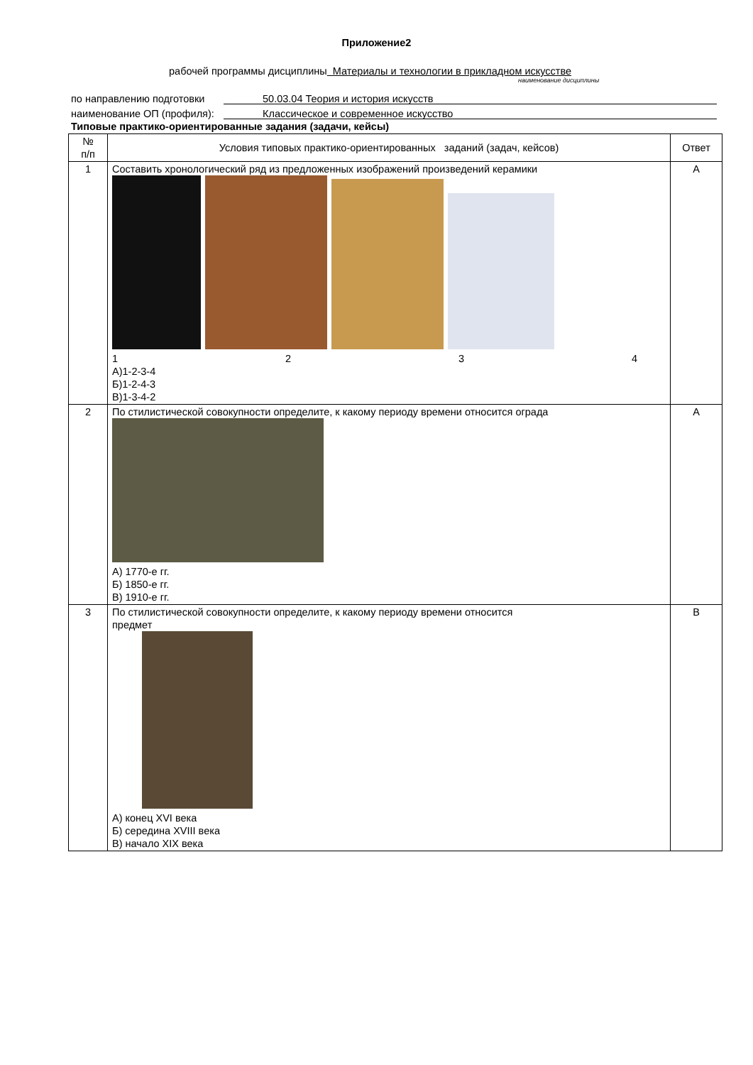Приложение2
рабочей программы дисциплины Материалы и технологии в прикладном искусстве
наименование дисциплины
по направлению подготовки 50.03.04 Теория и история искусств
наименование ОП (профиля): Классическое и современное искусство
Типовые практико-ориентированные задания (задачи, кейсы)
| № п/п | Условия типовых практико-ориентированных заданий (задач, кейсов) | Ответ |
| --- | --- | --- |
| 1 | Составить хронологический ряд из предложенных изображений произведений керамики 1 2 3 4 А)1-2-3-4 Б)1-2-4-3 В)1-3-4-2 | А |
| 2 | По стилистической совокупности определите, к какому периоду времени относится ограда А) 1770-е гг. Б) 1850-е гг. В) 1910-е гг. | А |
| 3 | По стилистической совокупности определите, к какому периоду времени относится предмет А) конец XVI века Б) середина XVIII века В) начало XIX века | В |